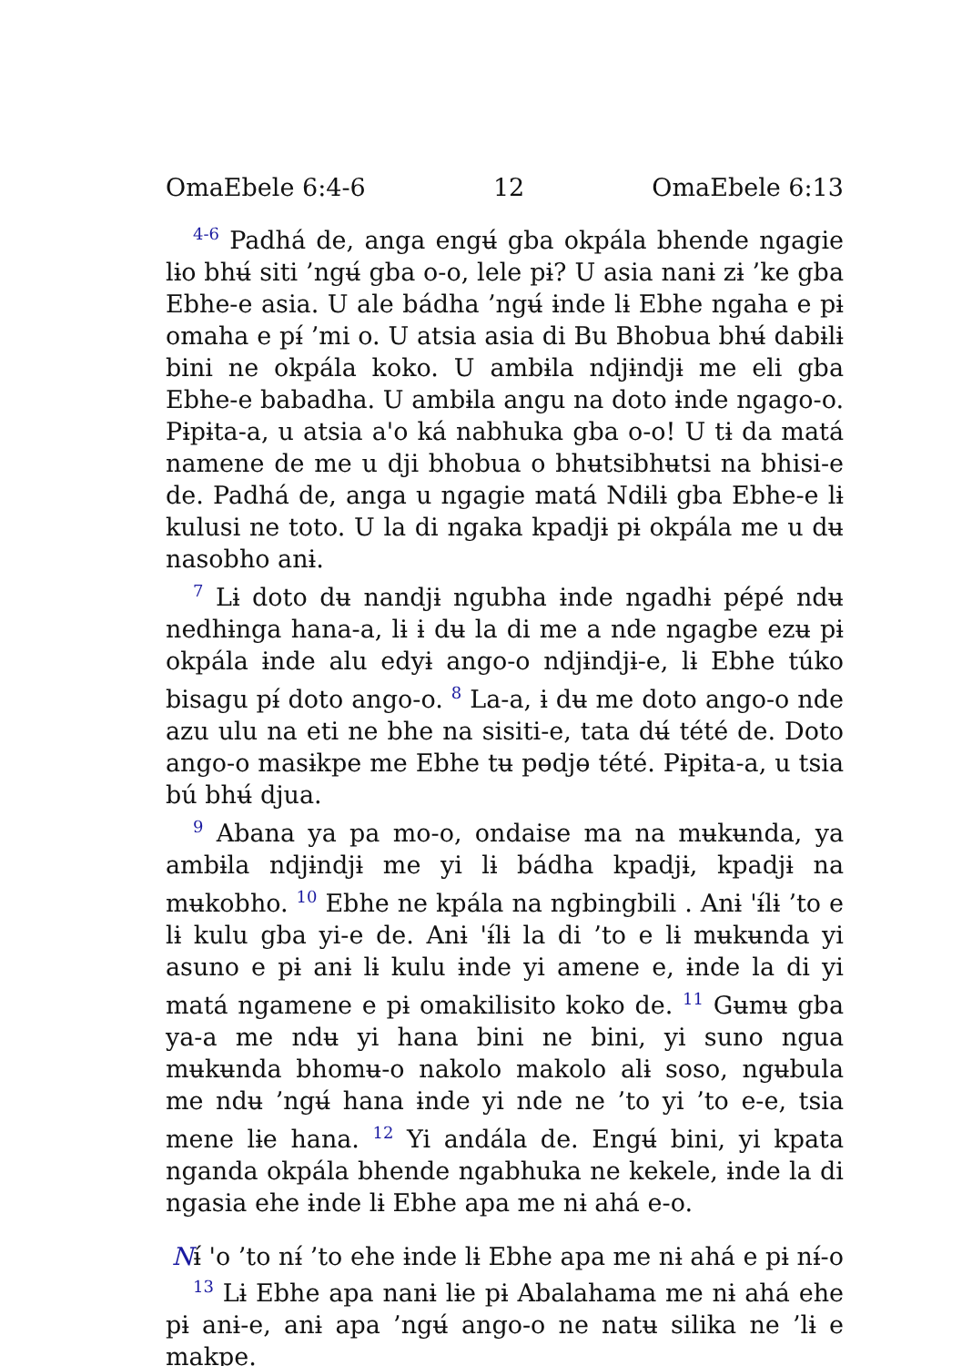OmaEbele 6:4-6 12 OmaEbele 6:13
<sup>4-6</sup> Padhá de, anga engʉ́ gba okpála bhende ngagie lɨo bhʉ́ siti ’ngʉ́ gba o-o, lele pɨ? U asia nanɨ zɨ ’ke gba Ebhe-e asia. U ale bádha ’ngʉ́ ɨnde lɨ Ebhe ngaha e pɨ omaha e pɨ́ ’mi o. U atsia asia di Bu Bhobua bhʉ́ dabɨlɨ bini ne okpála koko. U ambɨla ndjɨndjɨ me eli gba Ebhe-e babadha. U ambɨla angu na doto ɨnde ngago-o. Pɨpɨta-a, u atsia aꞌo ká nabhuka gba o-o! U tɨ da matá namene de me u dji bhobua o bhʉtsibhʉtsi na bhisi-e de. Padhá de, anga u ngagie matá Ndɨlɨ gba Ebhe-e lɨ kulusi ne toto. U la di ngaka kpadjɨ pɨ okpála me u dʉ nasobho anɨ.
<sup>7</sup> Lɨ doto dʉ nandjɨ ngubha ɨnde ngadhɨ pépé ndʉ nedhɨnga hana-a, lɨ ɨ dʉ la di me a nde ngagbe ezʉ pɨ okpála ɨnde alu edyɨ ango-o ndjɨndjɨ-e, lɨ Ebhe túko bisagu pɨ́ doto ango-o. <sup>8</sup> La-a, ɨ dʉ me doto ango-o nde azu ulu na eti ne bhe na sisiti-e, tata dʉ́ tété de. Doto ango-o masɨkpe me Ebhe tʉ pɵdjɵ tété. Pɨpɨta-a, u tsia bú bhʉ́ djua.
<sup>9</sup> Abana ya pa mo-o, ondaise ma na mʉkʉnda, ya ambɨla ndjɨndjɨ me yi lɨ bádha kpadjɨ, kpadjɨ na mʉkobho. <sup>10</sup> Ebhe ne kpála na ngbingbili . Anɨ ꞌɨ́lɨ ’to e lɨ kulu gba yi-e de. Anɨ ꞌɨ́lɨ la di ’to e lɨ mʉkʉnda yi asuno e pɨ anɨ lɨ kulu ɨnde yi amene e, ɨnde la di yi matá ngamene e pɨ omakilisito koko de. <sup>11</sup> Gʉmʉ gba ya-a me ndʉ yi hana bini ne bini, yi suno ngua mʉkʉnda bhomʉ-o nakolo makolo alɨ soso, ngʉbula me ndʉ ’ngʉ́ hana ɨnde yi nde ne ’to yi ’to e-e, tsia mene lɨe hana. <sup>12</sup> Yi andála de. Engʉ́ bini, yi kpata nganda okpála bhende ngabhuka ne kekele, ɨnde la di ngasia ehe ɨnde lɨ Ebhe apa me nɨ ahá e-o.
Nɨ́ ꞌo ’to nɨ́ ’to ehe ɨnde lɨ Ebhe apa me nɨ ahá e pɨ nɨ́-o
<sup>13</sup> Lɨ Ebhe apa nanɨ lɨe pɨ Abalahama me nɨ ahá ehe pɨ anɨ-e, anɨ apa ’ngʉ́ ango-o ne natʉ silika ne ’lɨ e makpe.